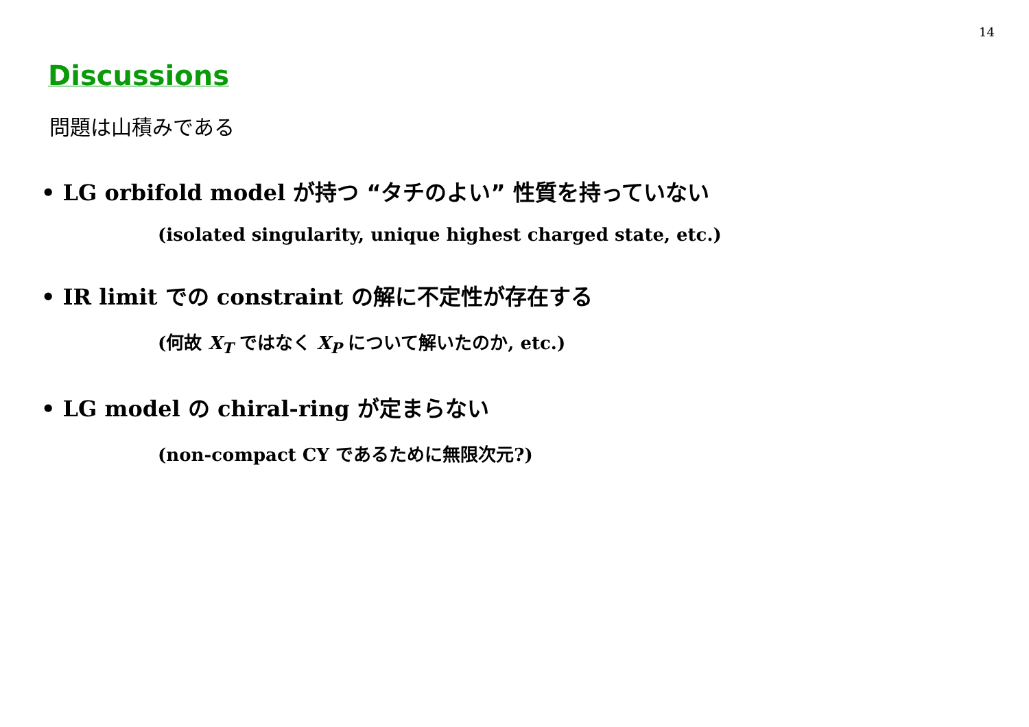14
Discussions
問題は山積みである
• LG orbifold model が持つ “タチのよい” 性質を持っていない
(isolated singularity, unique highest charged state, etc.)
• IR limit での constraint の解に不定性が存在する
(何故 X<sub>T</sub> ではなく X<sub>P</sub> について解いたのか, etc.)
• LG model の chiral-ring が定まらない
(non-compact CY であるために無限次元?)